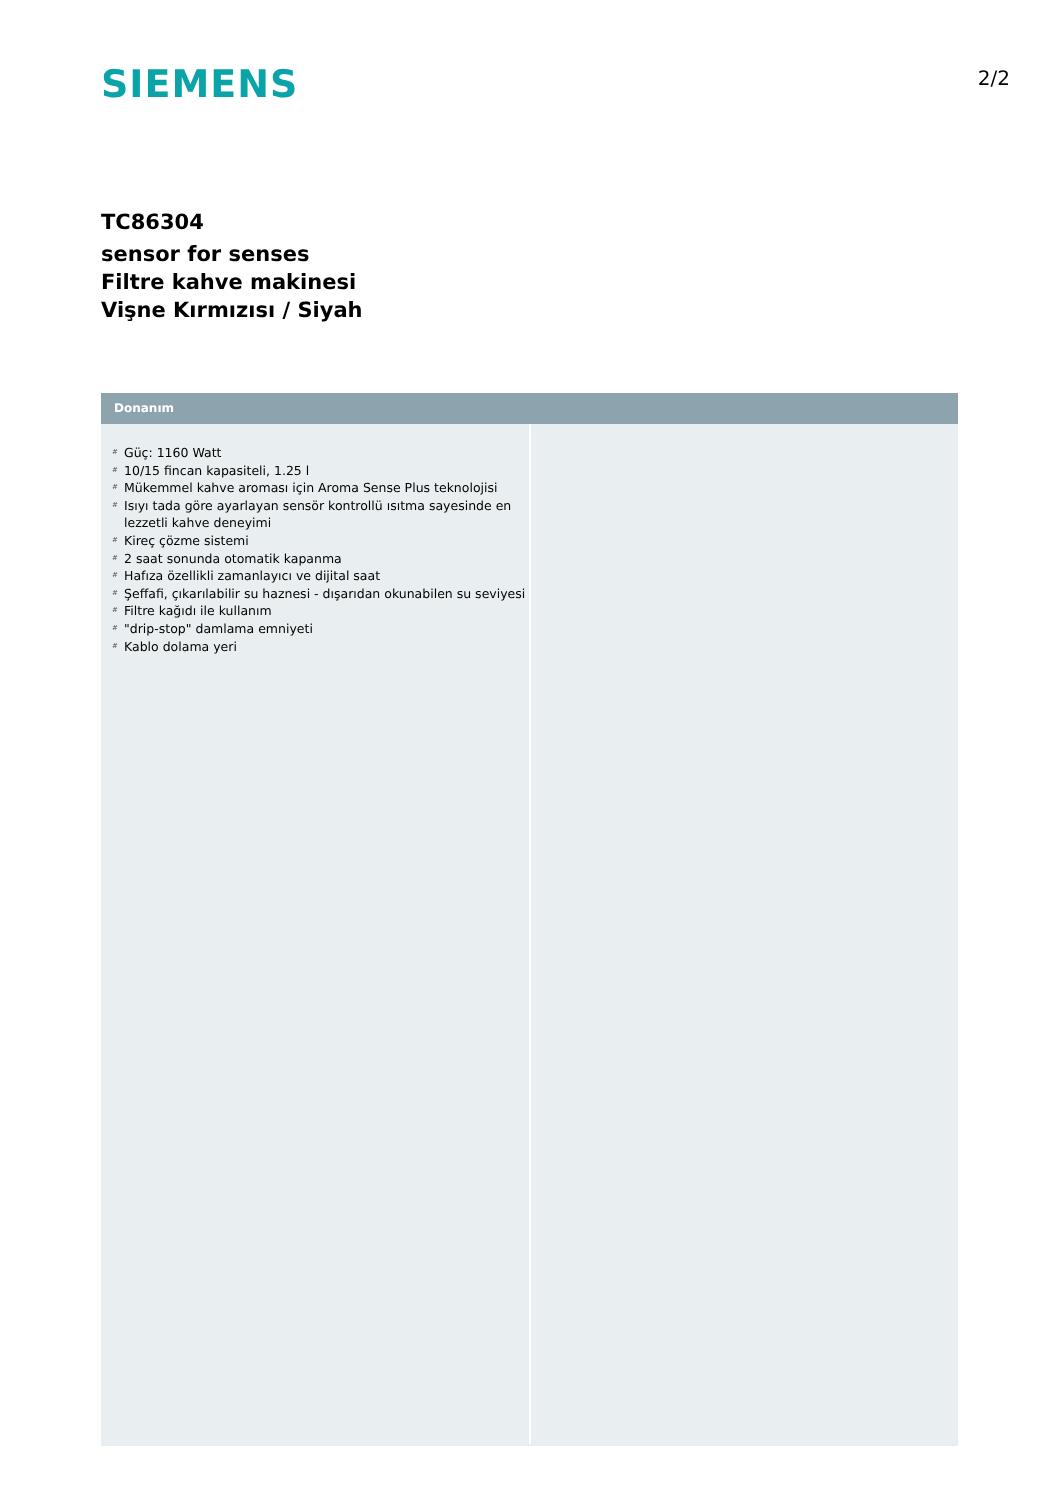SIEMENS
2/2
TC86304
sensor for senses
Filtre kahve makinesi
Vişne Kırmızısı / Siyah
Donanım
# Güç: 1160 Watt
# 10/15 fincan kapasiteli, 1.25 l
# Mükemmel kahve aroması için Aroma Sense Plus teknolojisi
# Isıyı tada göre ayarlayan sensör kontrollü ısıtma sayesinde en lezzetli kahve deneyimi
# Kireç çözme sistemi
# 2 saat sonunda otomatik kapanma
# Hafıza özellikli zamanlayıcı ve dijital saat
# Şeffafi, çıkarılabilir su haznesi - dışarıdan okunabilen su seviyesi
# Filtre kağıdı ile kullanım
# "drip-stop" damlama emniyeti
# Kablo dolama yeri